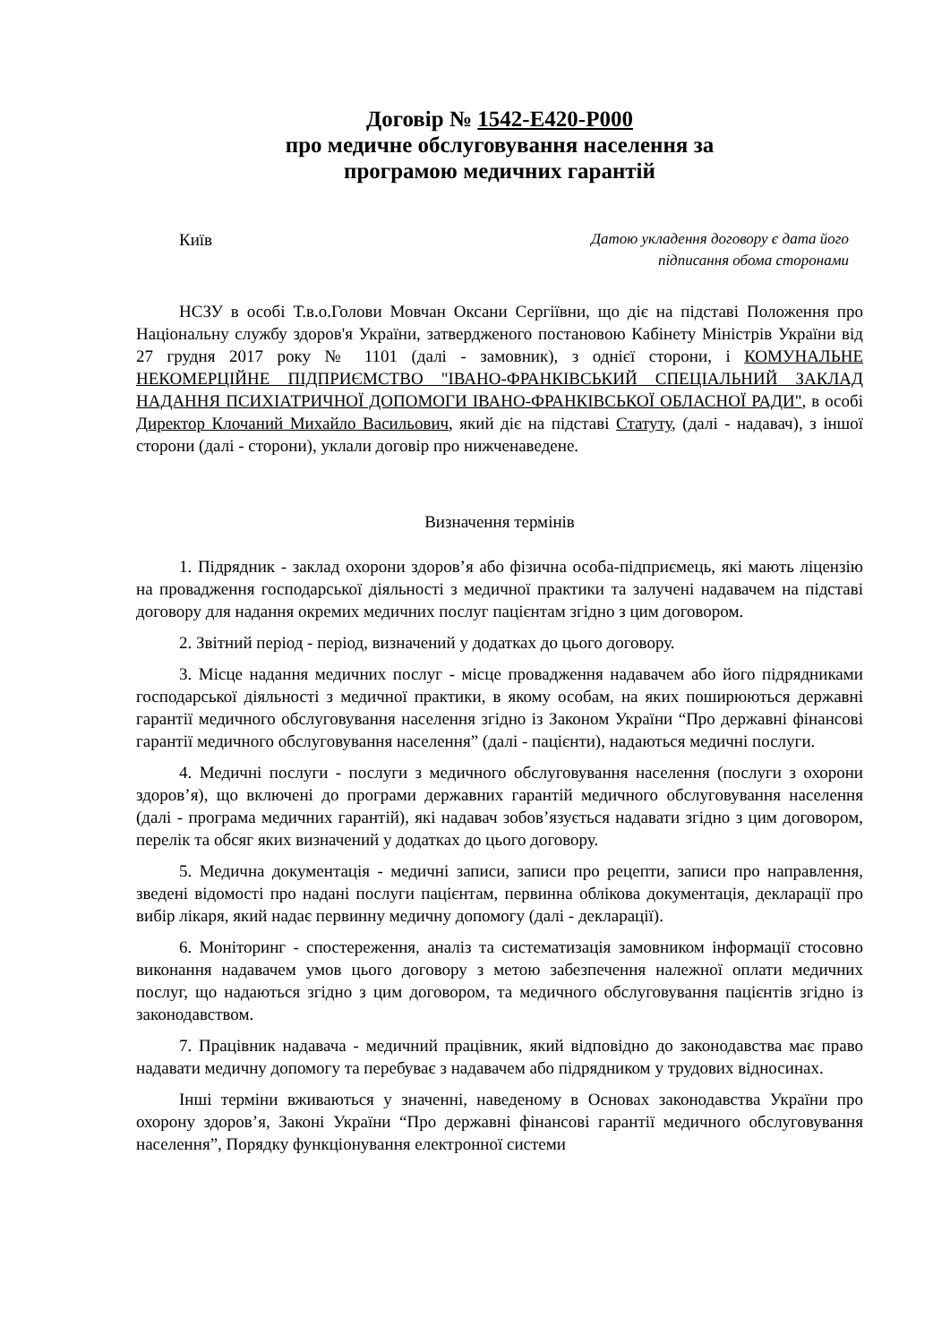Договір № 1542-E420-P000
про медичне обслуговування населення за
програмою медичних гарантій
Київ
Датою укладення договору є дата його
підписання обома сторонами
НСЗУ в особі Т.в.о.Голови Мовчан Оксани Сергіївни, що діє на підставі Положення про Національну службу здоров'я України, затвердженого постановою Кабінету Міністрів України від 27 грудня 2017 року № 1101 (далі - замовник), з однієї сторони, і КОМУНАЛЬНЕ НЕКОМЕРЦІЙНЕ ПІДПРИЄМСТВО "ІВАНО-ФРАНКІВСЬКИЙ СПЕЦІАЛЬНИЙ ЗАКЛАД НАДАННЯ ПСИХІАТРИЧНОЇ ДОПОМОГИ ІВАНО-ФРАНКІВСЬКОЇ ОБЛАСНОЇ РАДИ", в особі Директор Клочаний Михайло Васильович, який діє на підставі Статуту, (далі - надавач), з іншої сторони (далі - сторони), уклали договір про нижченаведене.
Визначення термінів
1. Підрядник - заклад охорони здоров’я або фізична особа-підприємець, які мають ліцензію на провадження господарської діяльності з медичної практики та залучені надавачем на підставі договору для надання окремих медичних послуг пацієнтам згідно з цим договором.
2. Звітний період - період, визначений у додатках до цього договору.
3. Місце надання медичних послуг - місце провадження надавачем або його підрядниками господарської діяльності з медичної практики, в якому особам, на яких поширюються державні гарантії медичного обслуговування населення згідно із Законом України “Про державні фінансові гарантії медичного обслуговування населення” (далі - пацієнти), надаються медичні послуги.
4. Медичні послуги - послуги з медичного обслуговування населення (послуги з охорони здоров’я), що включені до програми державних гарантій медичного обслуговування населення (далі - програма медичних гарантій), які надавач зобов’язується надавати згідно з цим договором, перелік та обсяг яких визначений у додатках до цього договору.
5. Медична документація - медичні записи, записи про рецепти, записи про направлення, зведені відомості про надані послуги пацієнтам, первинна облікова документація, декларації про вибір лікаря, який надає первинну медичну допомогу (далі - декларації).
6. Моніторинг - спостереження, аналіз та систематизація замовником інформації стосовно виконання надавачем умов цього договору з метою забезпечення належної оплати медичних послуг, що надаються згідно з цим договором, та медичного обслуговування пацієнтів згідно із законодавством.
7. Працівник надавача - медичний працівник, який відповідно до законодавства має право надавати медичну допомогу та перебуває з надавачем або підрядником у трудових відносинах.
Інші терміни вживаються у значенні, наведеному в Основах законодавства України про охорону здоров’я, Законі України “Про державні фінансові гарантії медичного обслуговування населення”, Порядку функціонування електронної системи